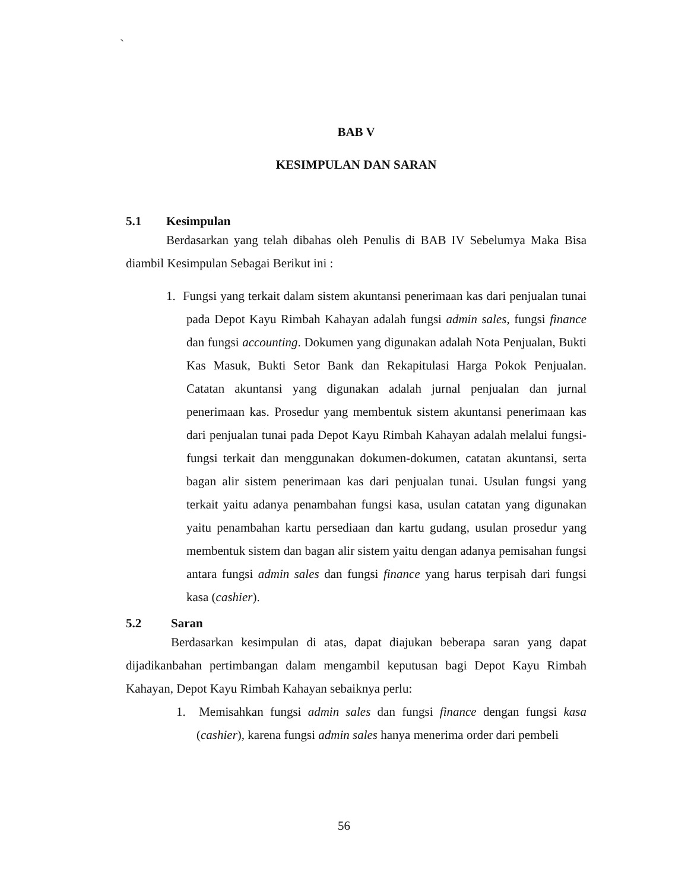`
BAB V
KESIMPULAN DAN SARAN
5.1 Kesimpulan
Berdasarkan yang telah dibahas oleh Penulis di BAB IV Sebelumya Maka Bisa diambil Kesimpulan Sebagai Berikut ini :
1. Fungsi yang terkait dalam sistem akuntansi penerimaan kas dari penjualan tunai pada Depot Kayu Rimbah Kahayan adalah fungsi admin sales, fungsi finance dan fungsi accounting. Dokumen yang digunakan adalah Nota Penjualan, Bukti Kas Masuk, Bukti Setor Bank dan Rekapitulasi Harga Pokok Penjualan. Catatan akuntansi yang digunakan adalah jurnal penjualan dan jurnal penerimaan kas. Prosedur yang membentuk sistem akuntansi penerimaan kas dari penjualan tunai pada Depot Kayu Rimbah Kahayan adalah melalui fungsi-fungsi terkait dan menggunakan dokumen-dokumen, catatan akuntansi, serta bagan alir sistem penerimaan kas dari penjualan tunai. Usulan fungsi yang terkait yaitu adanya penambahan fungsi kasa, usulan catatan yang digunakan yaitu penambahan kartu persediaan dan kartu gudang, usulan prosedur yang membentuk sistem dan bagan alir sistem yaitu dengan adanya pemisahan fungsi antara fungsi admin sales dan fungsi finance yang harus terpisah dari fungsi kasa (cashier).
5.2 Saran
Berdasarkan kesimpulan di atas, dapat diajukan beberapa saran yang dapat dijadikanbahan pertimbangan dalam mengambil keputusan bagi Depot Kayu Rimbah Kahayan, Depot Kayu Rimbah Kahayan sebaiknya perlu:
1. Memisahkan fungsi admin sales dan fungsi finance dengan fungsi kasa (cashier), karena fungsi admin sales hanya menerima order dari pembeli
56